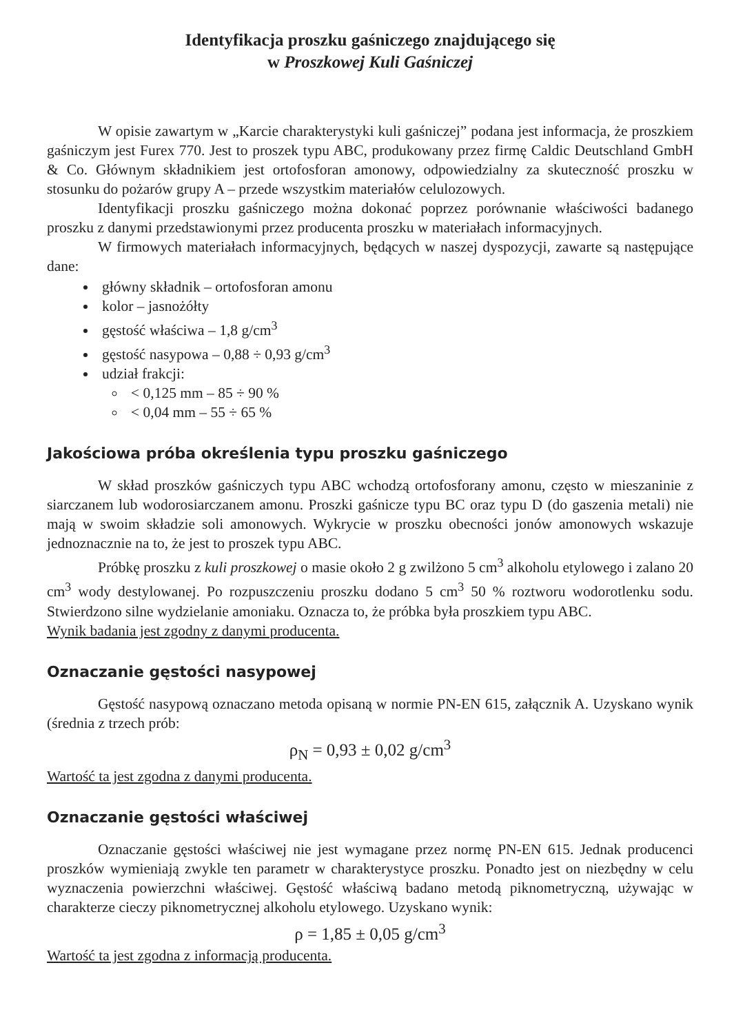Identyfikacja proszku gaśniczego znajdującego się
w Proszkowej Kuli Gaśniczej
W opisie zawartym w „Karcie charakterystyki kuli gaśniczej” podana jest informacja, że proszkiem gaśniczym jest Furex 770. Jest to proszek typu ABC, produkowany przez firmę Caldic Deutschland GmbH & Co. Głównym składnikiem jest ortofosforan amonowy, odpowiedzialny za skuteczność proszku w stosunku do pożarów grupy A – przede wszystkim materiałów celulozowych.
Identyfikacji proszku gaśniczego można dokonać poprzez porównanie właściwości badanego proszku z danymi przedstawionymi przez producenta proszku w materiałach informacyjnych.
W firmowych materiałach informacyjnych, będących w naszej dyspozycji, zawarte są następujące dane:
główny składnik – ortofosforan amonu
kolor – jasnożółty
gęstość właściwa – 1,8 g/cm<sup>3</sup>
gęstość nasypowa – 0,88 ÷ 0,93 g/cm<sup>3</sup>
udział frakcji:
< 0,125 mm – 85 ÷ 90 %
< 0,04 mm – 55 ÷ 65 %
Jakościowa próba określenia typu proszku gaśniczego
W skład proszków gaśniczych typu ABC wchodzą ortofosforany amonu, często w mieszaninie z siarczanem lub wodorosiarczanem amonu. Proszki gaśnicze typu BC oraz typu D (do gaszenia metali) nie mają w swoim składzie soli amonowych. Wykrycie w proszku obecności jonów amonowych wskazuje jednoznacznie na to, że jest to proszek typu ABC.
Próbkę proszku z kuli proszkowej o masie około 2 g zwilżono 5 cm<sup>3</sup> alkoholu etylowego i zalano 20 cm<sup>3</sup> wody destylowanej. Po rozpuszczeniu proszku dodano 5 cm<sup>3</sup> 50 % roztworu wodorotlenku sodu. Stwierdzono silne wydzielanie amoniaku. Oznacza to, że próbka była proszkiem typu ABC.
Wynik badania jest zgodny z danymi producenta.
Oznaczanie gęstości nasypowej
Gęstość nasypową oznaczano metoda opisaną w normie PN-EN 615, załącznik A. Uzyskano wynik (średnia z trzech prób:
ρ<sub>N</sub> = 0,93 ± 0,02 g/cm<sup>3</sup>
Wartość ta jest zgodna z danymi producenta.
Oznaczanie gęstości właściwej
Oznaczanie gęstości właściwej nie jest wymagane przez normę PN-EN 615. Jednak producenci proszków wymieniają zwykle ten parametr w charakterystyce proszku. Ponadto jest on niezbędny w celu wyznaczenia powierzchni właściwej. Gęstość właściwą badano metodą piknometryczną, używając w charakterze cieczy piknometrycznej alkoholu etylowego. Uzyskano wynik:
ρ = 1,85 ± 0,05 g/cm<sup>3</sup>
Wartość ta jest zgodna z informacją producenta.